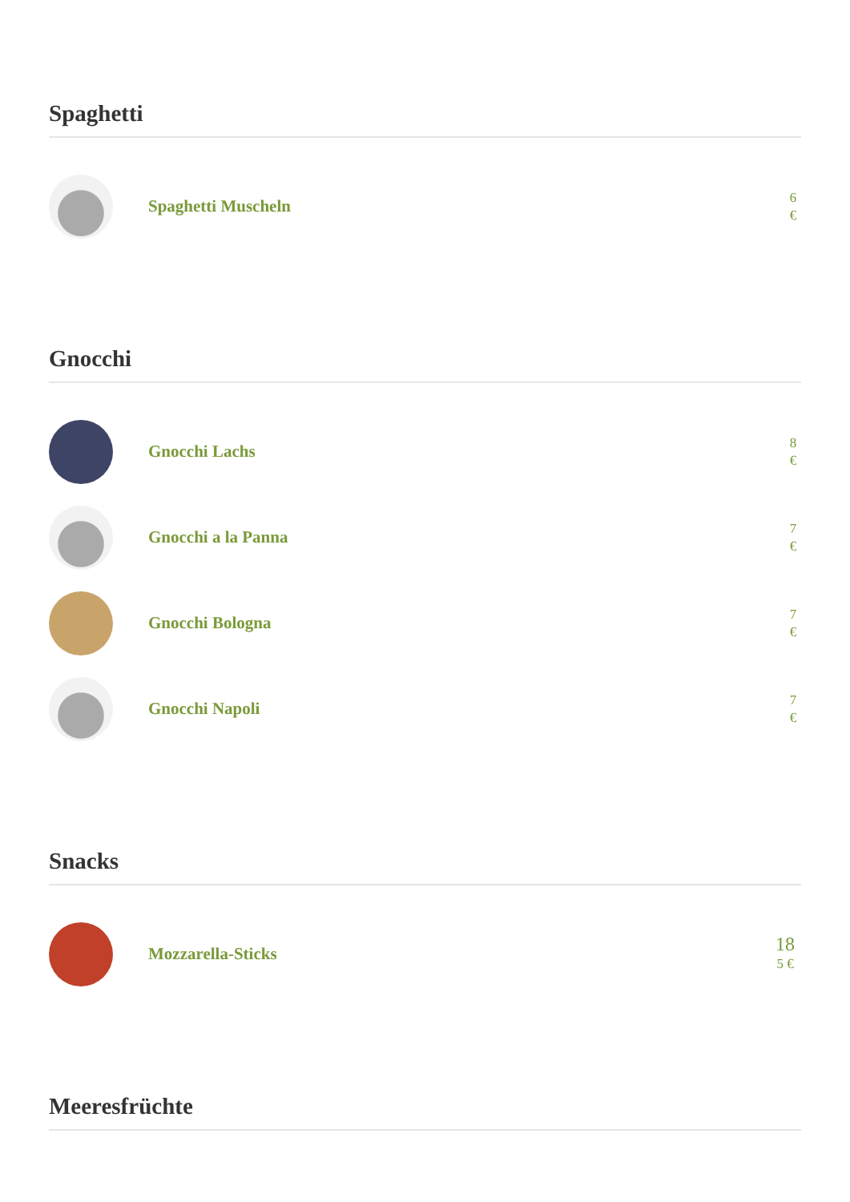Spaghetti
Spaghetti Muscheln
6
€
Gnocchi
Gnocchi Lachs
8
€
Gnocchi a la Panna
7
€
Gnocchi Bologna
7
€
Gnocchi Napoli
7
€
Snacks
Mozzarella-Sticks
18
5 €
Meeresfrüchte